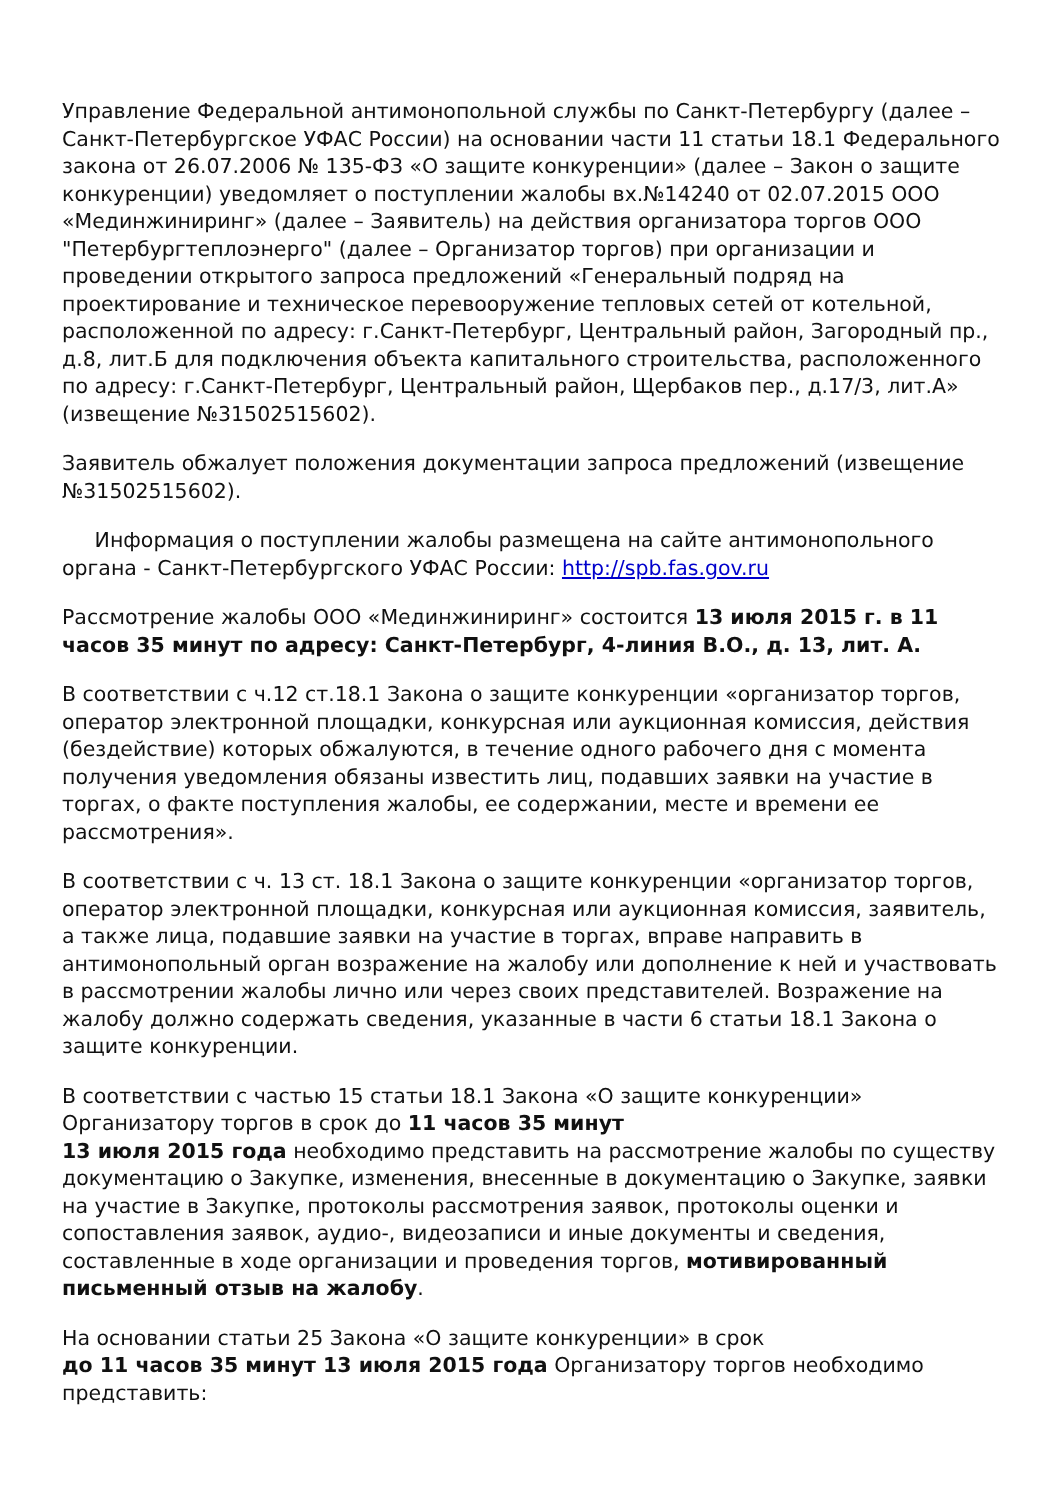Управление Федеральной антимонопольной службы по Санкт-Петербургу (далее – Санкт-Петербургское УФАС России) на основании части 11 статьи 18.1 Федерального закона от 26.07.2006 № 135-ФЗ «О защите конкуренции» (далее – Закон о защите конкуренции) уведомляет о поступлении жалобы вх.№14240 от 02.07.2015 ООО «Мединжиниринг» (далее – Заявитель) на действия организатора торгов ООО "Петербургтеплоэнерго" (далее – Организатор торгов) при организации и проведении открытого запроса предложений «Генеральный подряд на проектирование и техническое перевооружение тепловых сетей от котельной, расположенной по адресу: г.Санкт-Петербург, Центральный район, Загородный пр., д.8, лит.Б для подключения объекта капитального строительства, расположенного по адресу: г.Санкт-Петербург, Центральный район, Щербаков пер., д.17/3, лит.А» (извещение №31502515602).
Заявитель обжалует положения документации запроса предложений (извещение №31502515602).
Информация о поступлении жалобы размещена на сайте антимонопольного органа - Санкт-Петербургского УФАС России: http://spb.fas.gov.ru
Рассмотрение жалобы ООО «Мединжиниринг» состоится 13 июля 2015 г. в 11 часов 35 минут по адресу: Санкт-Петербург, 4-линия В.О., д. 13, лит. А.
В соответствии с ч.12 ст.18.1 Закона о защите конкуренции «организатор торгов, оператор электронной площадки, конкурсная или аукционная комиссия, действия (бездействие) которых обжалуются, в течение одного рабочего дня с момента получения уведомления обязаны известить лиц, подавших заявки на участие в торгах, о факте поступления жалобы, ее содержании, месте и времени ее рассмотрения».
В соответствии с ч. 13 ст. 18.1 Закона о защите конкуренции «организатор торгов, оператор электронной площадки, конкурсная или аукционная комиссия, заявитель, а также лица, подавшие заявки на участие в торгах, вправе направить в антимонопольный орган возражение на жалобу или дополнение к ней и участвовать в рассмотрении жалобы лично или через своих представителей. Возражение на жалобу должно содержать сведения, указанные в части 6 статьи 18.1 Закона о защите конкуренции.
В соответствии с частью 15 статьи 18.1 Закона «О защите конкуренции» Организатору торгов в срок до 11 часов 35 минут
13 июля 2015 года необходимо представить на рассмотрение жалобы по существу документацию о Закупке, изменения, внесенные в документацию о Закупке, заявки на участие в Закупке, протоколы рассмотрения заявок, протоколы оценки и сопоставления заявок, аудио-, видеозаписи и иные документы и сведения, составленные в ходе организации и проведения торгов, мотивированный письменный отзыв на жалобу.
На основании статьи 25 Закона «О защите конкуренции» в срок
до 11 часов 35 минут 13 июля 2015 года Организатору торгов необходимо представить: